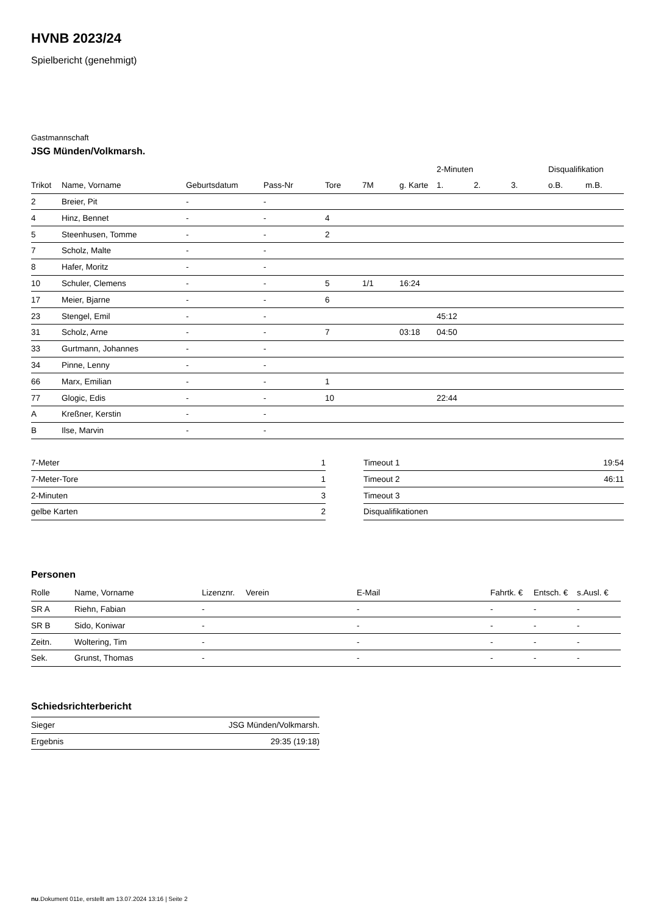HVNB 2023/24
Spielbericht (genehmigt)
Gastmannschaft
JSG Münden/Volkmarsh.
| | | | | | | | 2-Minuten | | | Disqualifikation | |
| --- | --- | --- | --- | --- | --- | --- | --- | --- | --- | --- | --- |
| Trikot | Name, Vorname | Geburtsdatum | Pass-Nr | Tore | 7M | g. Karte | 1. | 2. | 3. | o.B. | m.B. |
| 2 | Breier, Pit | - | - | | | | | | | | |
| 4 | Hinz, Bennet | - | - | 4 | | | | | | | |
| 5 | Steenhusen, Tomme | - | - | 2 | | | | | | | |
| 7 | Scholz, Malte | - | - | | | | | | | | |
| 8 | Hafer, Moritz | - | - | | | | | | | | |
| 10 | Schuler, Clemens | - | - | 5 | 1/1 | 16:24 | | | | | |
| 17 | Meier, Bjarne | - | - | 6 | | | | | | | |
| 23 | Stengel, Emil | - | - | | | | 45:12 | | | | |
| 31 | Scholz, Arne | - | - | 7 | | 03:18 | 04:50 | | | | |
| 33 | Gurtmann, Johannes | - | - | | | | | | | | |
| 34 | Pinne, Lenny | - | - | | | | | | | | |
| 66 | Marx, Emilian | - | - | 1 | | | | | | | |
| 77 | Glogic, Edis | - | - | 10 | | | 22:44 | | | | |
| A | Kreßner, Kerstin | - | - | | | | | | | | |
| B | Ilse, Marvin | - | - | | | | | | | | |
| 7-Meter | 1 |
| 7-Meter-Tore | 1 |
| 2-Minuten | 3 |
| gelbe Karten | 2 |
| Timeout 1 | 19:54 |
| Timeout 2 | 46:11 |
| Timeout 3 | |
| Disqualifikationen | |
Personen
| Rolle | Name, Vorname | Lizenznr. | Verein | E-Mail | Fahrtk. € | Entsch. € | s.Ausl. € |
| --- | --- | --- | --- | --- | --- | --- | --- |
| SR A | Riehn, Fabian | - | | - | - | - | - |
| SR B | Sido, Koniwar | - | | - | - | - | - |
| Zeitn. | Woltering, Tim | - | | - | - | - | - |
| Sek. | Grunst, Thomas | - | | - | - | - | - |
Schiedsrichterbericht
| Sieger | JSG Münden/Volkmarsh. |
| Ergebnis | 29:35 (19:18) |
nu.Dokument 011e, erstellt am 13.07.2024 13:16 | Seite 2